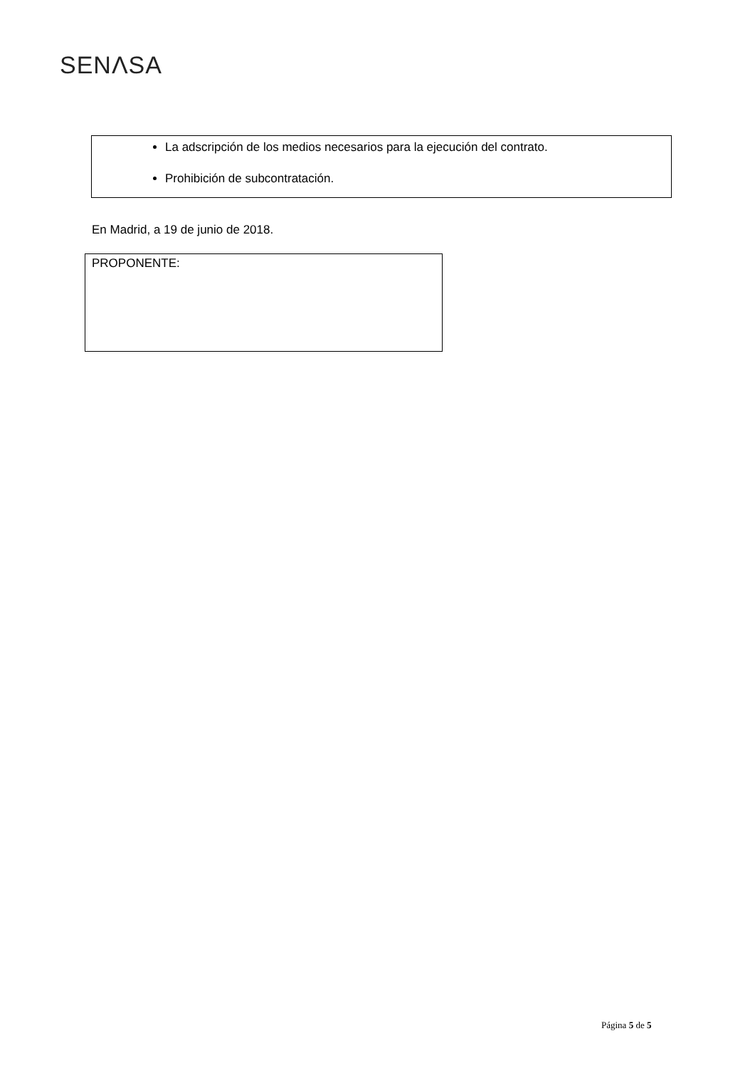SENΛSA
La adscripción de los medios necesarios para la ejecución del contrato.
Prohibición de subcontratación.
En Madrid, a 19 de junio de 2018.
PROPONENTE:
Página 5 de 5